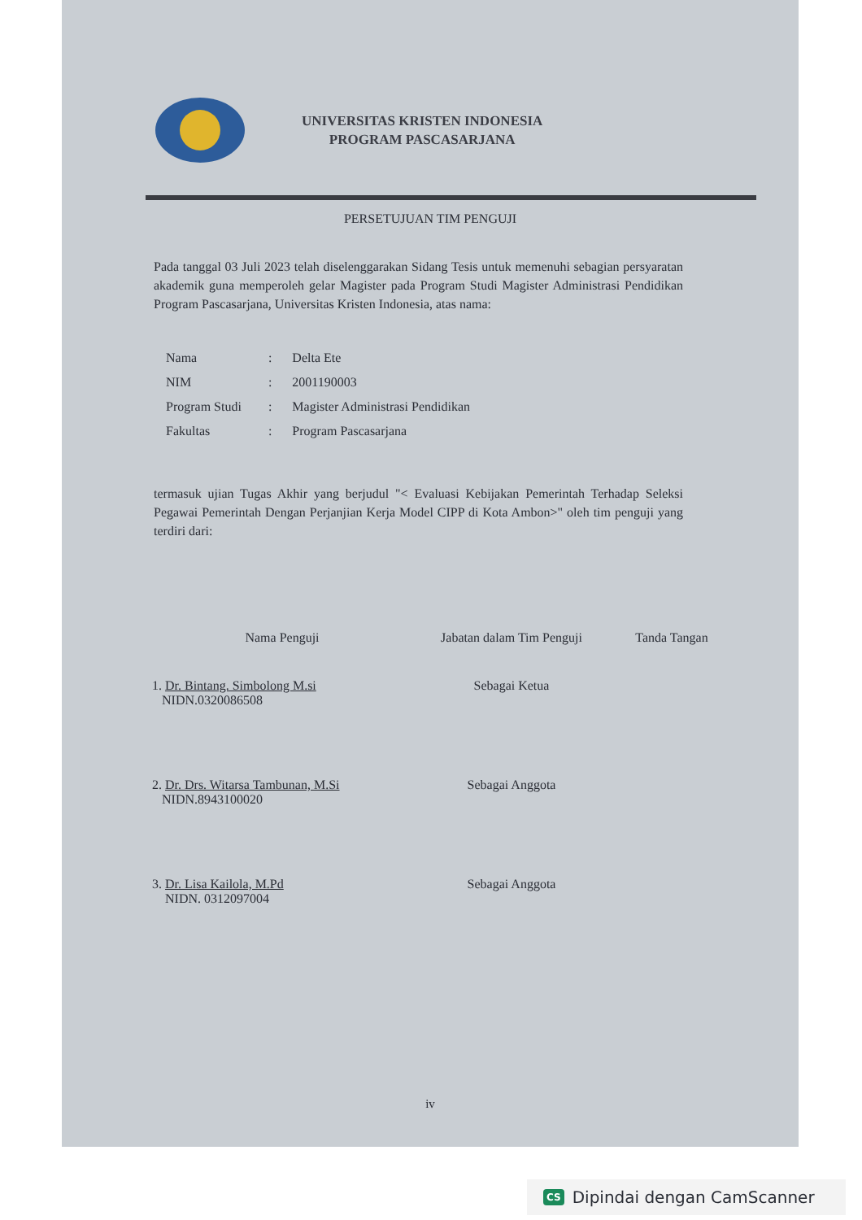UNIVERSITAS KRISTEN INDONESIA
PROGRAM PASCASARJANA
PERSETUJUAN TIM PENGUJI
Pada tanggal 03 Juli 2023 telah diselenggarakan Sidang Tesis untuk memenuhi sebagian persyaratan akademik guna memperoleh gelar Magister pada Program Studi Magister Administrasi Pendidikan Program Pascasarjana, Universitas Kristen Indonesia, atas nama:
| Nama | : | Delta Ete |
| NIM | : | 2001190003 |
| Program Studi | : | Magister Administrasi Pendidikan |
| Fakultas | : | Program Pascasarjana |
termasuk ujian Tugas Akhir yang berjudul "< Evaluasi Kebijakan Pemerintah Terhadap Seleksi Pegawai Pemerintah Dengan Perjanjian Kerja Model CIPP di Kota Ambon>" oleh tim penguji yang terdiri dari:
| Nama Penguji | Jabatan dalam Tim Penguji | Tanda Tangan |
| --- | --- | --- |
| 1. Dr. Bintang. Simbolong M.si NIDN.0320086508 | Sebagai Ketua | |
| 2. Dr. Drs. Witarsa Tambunan, M.Si NIDN.8943100020 | Sebagai Anggota | |
| 3. Dr. Lisa Kailola, M.Pd NIDN. 0312097004 | Sebagai Anggota | |
iv
CS Dipindai dengan CamScanner